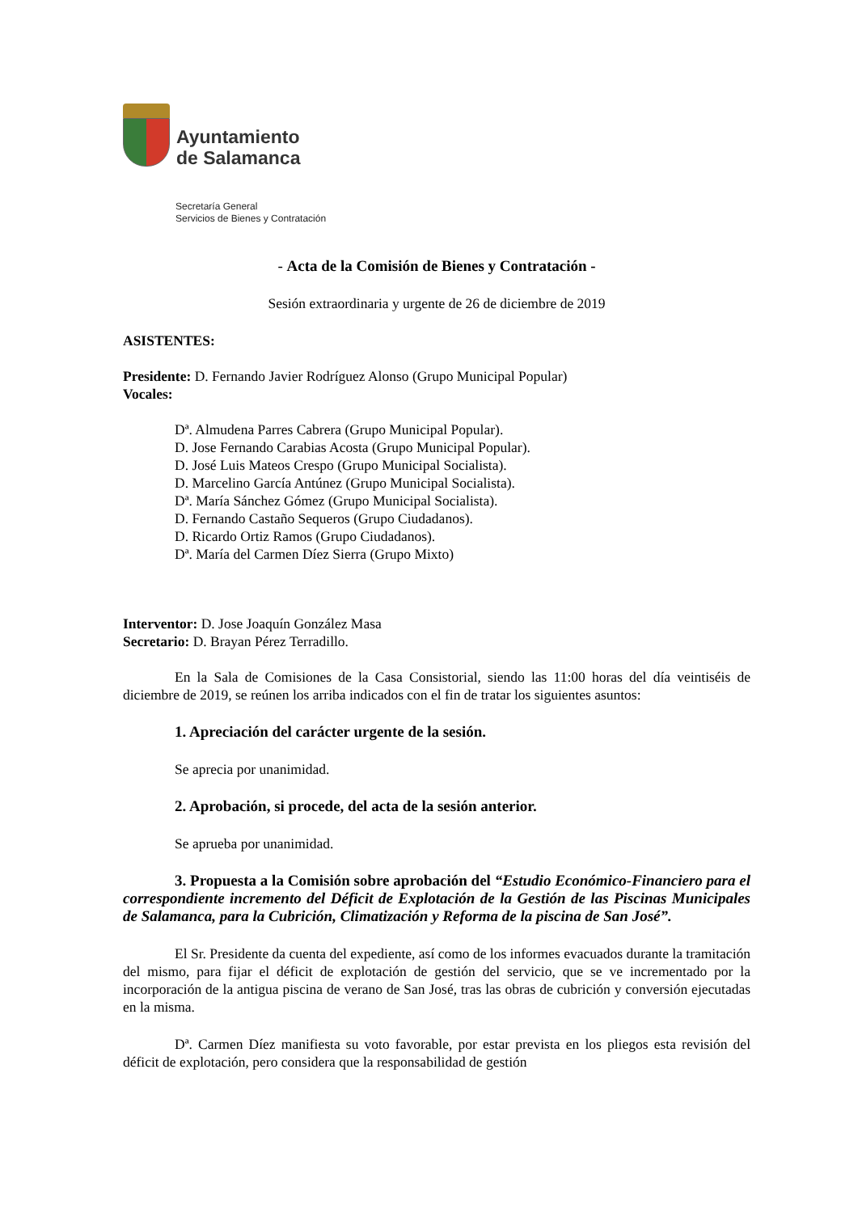Ayuntamiento
de Salamanca
Secretaría General
Servicios de Bienes y Contratación
- Acta de la Comisión de Bienes y Contratación -
Sesión extraordinaria y urgente de 26 de diciembre de 2019
ASISTENTES:
Presidente: D. Fernando Javier Rodríguez Alonso (Grupo Municipal Popular)
Vocales:
Dª. Almudena Parres Cabrera (Grupo Municipal Popular).
D. Jose Fernando Carabias Acosta (Grupo Municipal Popular).
D. José Luis Mateos Crespo (Grupo Municipal Socialista).
D. Marcelino García Antúnez (Grupo Municipal Socialista).
Dª. María Sánchez Gómez (Grupo Municipal Socialista).
D. Fernando Castaño Sequeros (Grupo Ciudadanos).
D. Ricardo Ortiz Ramos (Grupo Ciudadanos).
Dª. María del Carmen Díez Sierra (Grupo Mixto)
Interventor: D. Jose Joaquín González Masa
Secretario: D. Brayan Pérez Terradillo.
En la Sala de Comisiones de la Casa Consistorial, siendo las 11:00 horas del día veintiséis de diciembre de 2019, se reúnen los arriba indicados con el fin de tratar los siguientes asuntos:
1. Apreciación del carácter urgente de la sesión.
Se aprecia por unanimidad.
2. Aprobación, si procede, del acta de la sesión anterior.
Se aprueba por unanimidad.
3. Propuesta a la Comisión sobre aprobación del “Estudio Económico-Financiero para el correspondiente incremento del Déficit de Explotación de la Gestión de las Piscinas Municipales de Salamanca, para la Cubrición, Climatización y Reforma de la piscina de San José”.
El Sr. Presidente da cuenta del expediente, así como de los informes evacuados durante la tramitación del mismo, para fijar el déficit de explotación de gestión del servicio, que se ve incrementado por la incorporación de la antigua piscina de verano de San José, tras las obras de cubrición y conversión ejecutadas en la misma.
Dª. Carmen Díez manifiesta su voto favorable, por estar prevista en los pliegos esta revisión del déficit de explotación, pero considera que la responsabilidad de gestión